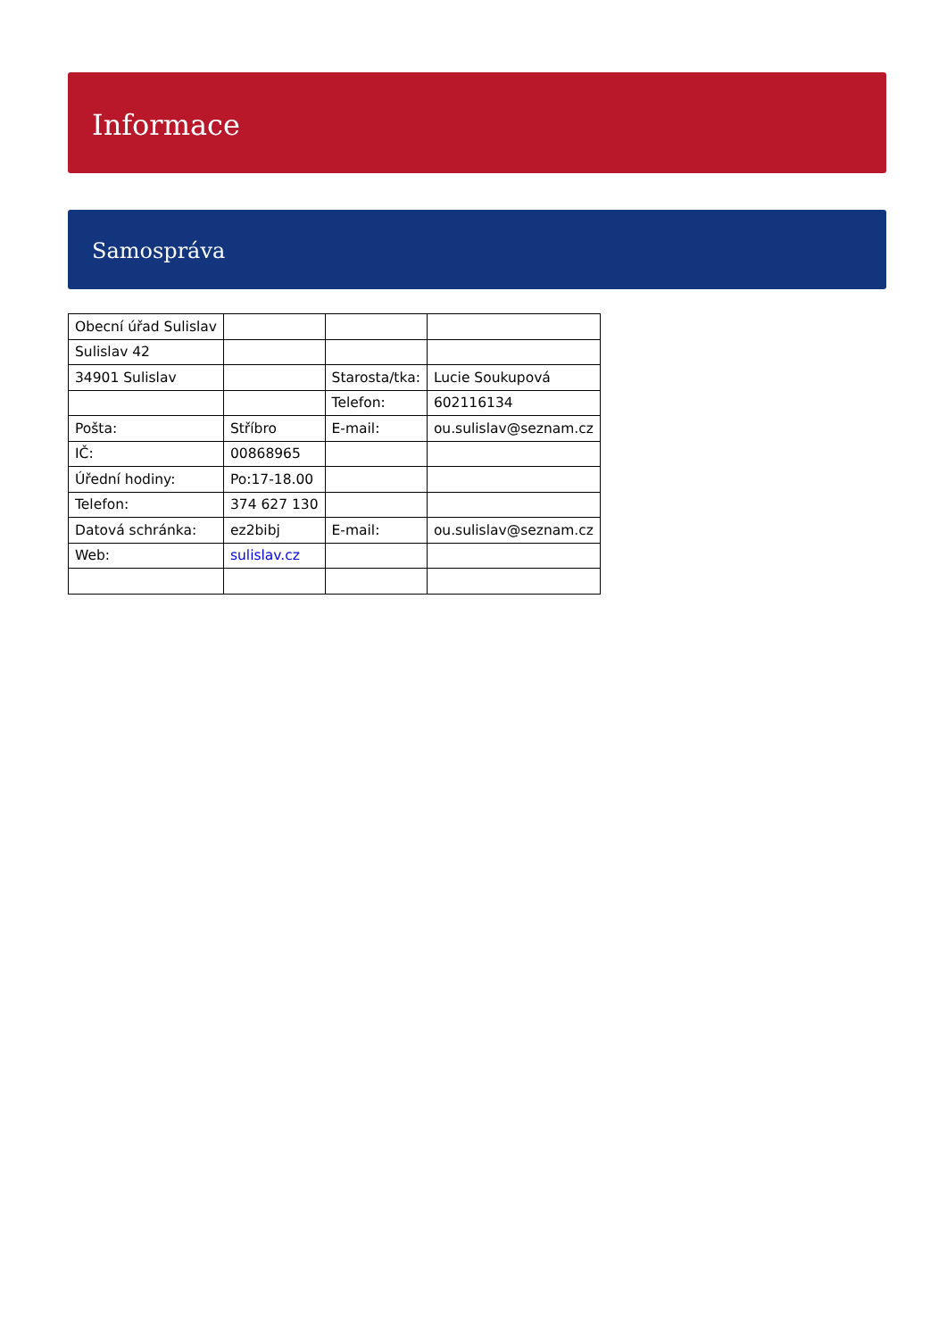Informace
Samospráva
| Obecní úřad Sulislav | | | |
| Sulislav 42 | | | |
| 34901 Sulislav | | Starosta/tka: | Lucie Soukupová |
| | | Telefon: | 602116134 |
| Pošta: | Stříbro | E-mail: | ou.sulislav@seznam.cz |
| IČ: | 00868965 | | |
| Úřední hodiny: | Po:17-18.00 | | |
| Telefon: | 374 627 130 | | |
| Datová schránka: | ez2bibj | E-mail: | ou.sulislav@seznam.cz |
| Web: | sulislav.cz | | |